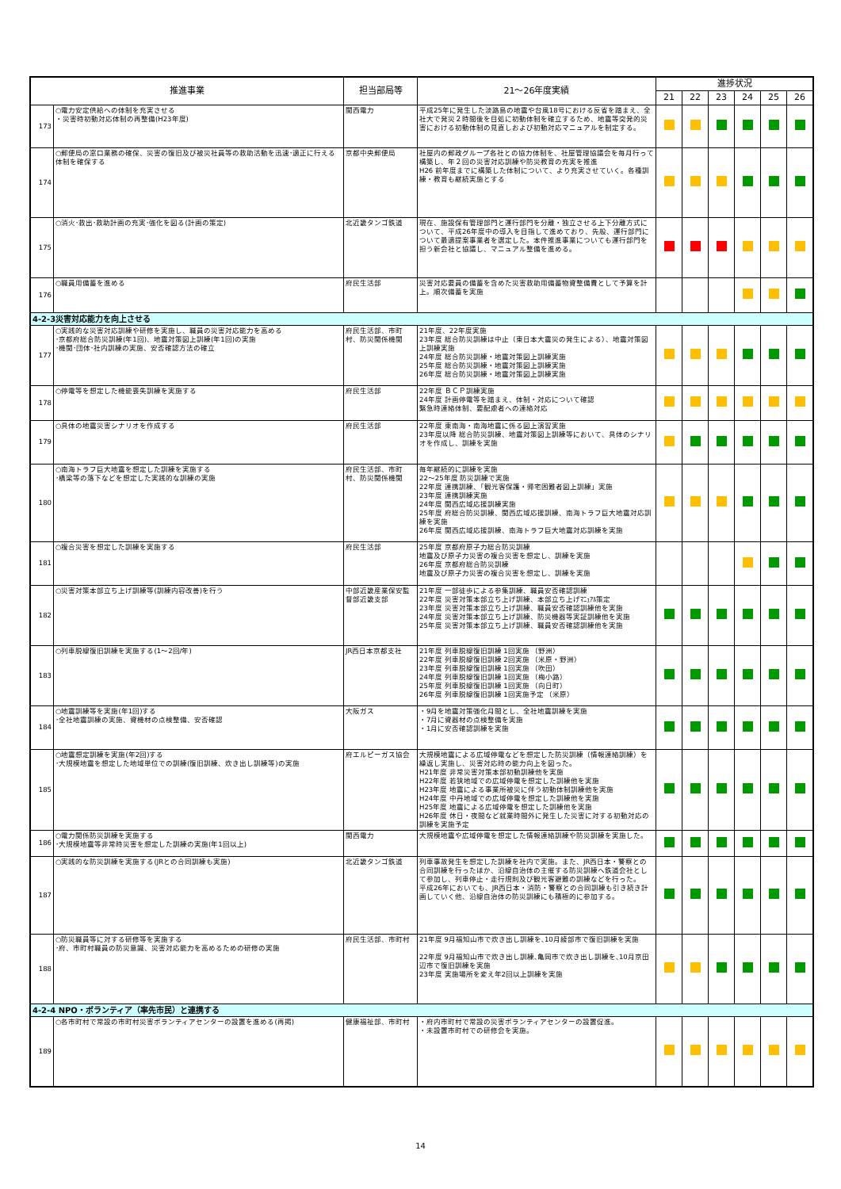| 推進事業 | | 担当部局等 | 21～26年度実績 | 進捗状況 | | | | | |
| --- | --- | --- | --- | --- | --- | --- | --- | --- | --- |
| | | | | 21 | 22 | 23 | 24 | 25 | 26 |
| 173 | ○電力安定供給への体制を充実させる ・災害時初動対応体制の再整備(H23年度) | 関西電力 | 平成25年に発生した淡路島の地震や台風18号における反省を踏まえ、全社大で発災２時間後を目処に初動体制を確立するため、地震等突発的災害における初動体制の見直しおよび初動対応マニュアルを制定する。 | | | | | | |
| 174 | ○郵便局の窓口業務の確保、災害の復旧及び被災社員等の救助活動を迅速･適正に行える体制を確保する | 京都中央郵便局 | 社屋内の郵政グループ各社との協力体制を、社屋管理協議会を毎月行って構築し、年２回の災害対応訓練や防災教育の充実を推進 H26 前年度までに構築した体制について、より充実させていく。各種訓練・教育も継続実施とする | | | | | | |
| 175 | ○消火･救出･救助計画の充実･強化を図る(計画の策定) | 北近畿タンゴ鉄道 | 現在、施設保有管理部門と運行部門を分離・独立させる上下分離方式について、平成26年度中の導入を目指して進めており、先般、運行部門について最適提案事業者を選定した。本件推進事業についても運行部門を担う新会社と協議し、マニュアル整備を進める。 | | | | | | |
| 176 | ○職員用備蓄を進める | 府民生活部 | 災害対応要員の備蓄を含めた災害救助用備蓄物資整備費として予算を計上。順次備蓄を実施 | | | | | | |
| 4-2-3災害対応能力を向上させる | | | | | | | | | |
| 177 | ○実践的な災害対応訓練や研修を実施し、職員の災害対応能力を高める ･京都府総合防災訓練(年1回)、地震対策図上訓練(年1回)の実施 ･機関･団体･社内訓練の実施、安否確認方法の確立 | 府民生活部、市町村、防災関係機関 | 21年度、22年度実施 23年度 総合防災訓練は中止（東日本大震災の発生による）、地震対策図上訓練実施 24年度 総合防災訓練・地震対策図上訓練実施 25年度 総合防災訓練・地震対策図上訓練実施 26年度 総合防災訓練・地震対策図上訓練実施 | | | | | | |
| 178 | ○停電等を想定した機能喪失訓練を実施する | 府民生活部 | 22年度 ＢＣＰ訓練実施 24年度 計画停電等を踏まえ、体制・対応について確認 緊急時連絡体制、要配慮者への連絡対応 | | | | | | |
| 179 | ○具体の地震災害シナリオを作成する | 府民生活部 | 22年度 東南海・南海地震に係る図上演習実施 23年度以降 総合防災訓練、地震対策図上訓練等において、具体のシナリオを作成し、訓練を実施 | | | | | | |
| 180 | ○南海トラフ巨大地震を想定した訓練を実施する ･橋梁等の落下などを想定した実践的な訓練の実施 | 府民生活部、市町村、防災関係機関 | 毎年継続的に訓練を実施 22～25年度 防災訓練で実施 22年度 連携訓練、「観光客保護・帰宅困難者図上訓練」実施 23年度 連携訓練実施 24年度 関西広域応援訓練実施 25年度 府総合防災訓練、関西広域応援訓練、南海トラフ巨大地震対応訓練を実施 26年度 関西広域応援訓練、南海トラフ巨大地震対応訓練を実施 | | | | | | |
| 181 | ○複合災害を想定した訓練を実施する | 府民生活部 | 25年度 京都府原子力総合防災訓練 地震及び原子力災害の複合災害を想定し、訓練を実施 26年度 京都府総合防災訓練 地震及び原子力災害の複合災害を想定し、訓練を実施 | | | | | | |
| 182 | ○災害対策本部立ち上げ訓練等(訓練内容改善)を行う | 中部近畿産業保安監督部近畿支部 | 21年度 一部徒歩による参集訓練、職員安否確認訓練 22年度 災害対策本部立ち上げ訓練、本部立ち上げﾏﾆｭｱﾙ策定 23年度 災害対策本部立ち上げ訓練、職員安否確認訓練他を実施 24年度 災害対策本部立ち上げ訓練、防災機器等実証訓練他を実施 25年度 災害対策本部立ち上げ訓練、職員安否確認訓練他を実施 | | | | | | |
| 183 | ○列車脱線復旧訓練を実施する(1～2回/年) | JR西日本京都支社 | 21年度 列車脱線復旧訓練 1回実施 （野洲） 22年度 列車脱線復旧訓練 2回実施 （米原・野洲） 23年度 列車脱線復旧訓練 1回実施 （吹田） 24年度 列車脱線復旧訓練 1回実施 （梅小路） 25年度 列車脱線復旧訓練 1回実施 （向日町） 26年度 列車脱線復旧訓練 1回実施予定 （米原） | | | | | | |
| 184 | ○地震訓練等を実施(年1回)する ･全社地震訓練の実施、資機材の点検整備、安否確認 | 大阪ガス | ・9月を地震対策強化月間とし、全社地震訓練を実施 ・7月に資器材の点検整備を実施 ・1月に安否確認訓練を実施 | | | | | | |
| 185 | ○地震想定訓練を実施(年2回)する ･大規模地震を想定した地域単位での訓練(復旧訓練、炊き出し訓練等)の実施 | 府エルピーガス協会 | 大規模地震による広域停電などを想定した防災訓練（情報連絡訓練）を繰返し実施し、災害対応時の能力向上を図った。 H21年度 非常災害対策本部初動訓練他を実施 H22年度 若狭地域での広域停電を想定した訓練他を実施 H23年度 地震による事業所被災に伴う初動体制訓練他を実施 H24年度 中丹地域での広域停電を想定した訓練他を実施 H25年度 地震による広域停電を想定した訓練他を実施 H26年度 休日・夜間など就業時間外に発生した災害に対する初動対応の訓練を実施予定 | | | | | | |
| 186 | ○電力関係防災訓練を実施する ･大規模地震等非常時災害を想定した訓練の実施(年1回以上) | 関西電力 | 大規模地震や広域停電を想定した情報連絡訓練や防災訓練を実施した。 | | | | | | |
| 187 | ○実践的な防災訓練を実施する(JRとの合同訓練も実施) | 北近畿タンゴ鉄道 | 列車事故発生を想定した訓練を社内で実施。また、JR西日本・警察との合同訓練を行ったほか、沿線自治体の主催する防災訓練へ鉄道会社として参加し、列車停止・走行規則及び観光客避難の訓練などを行った。 平成26年においても、JR西日本・消防・警察との合同訓練も引き続き計画していく他、沿線自治体の防災訓練にも積極的に参加する。 | | | | | | |
| 188 | ○防災職員等に対する研修等を実施する ･府、市町村職員の防災意識、災害対応能力を高めるための研修の実施 | 府民生活部、市町村 | 21年度 9月福知山市で炊き出し訓練を､10月綾部市で復旧訓練を実施 22年度 9月福知山市で炊き出し訓練､亀岡市で炊き出し訓練を､10月京田辺市で復旧訓練を実施 23年度 実施場所を変え年2回以上訓練を実施 | | | | | | |
| 4-2-4 NPO・ボランティア（率先市民）と連携する | | | | | | | | | |
| 189 | ○各市町村で常設の市町村災害ボランティアセンターの設置を進める(再掲) | 健康福祉部、市町村 | ・府内市町村で常設の災害ボランティアセンターの設置促進。 ・未設置市町村での研修会を実施。 | | | | | | |
14